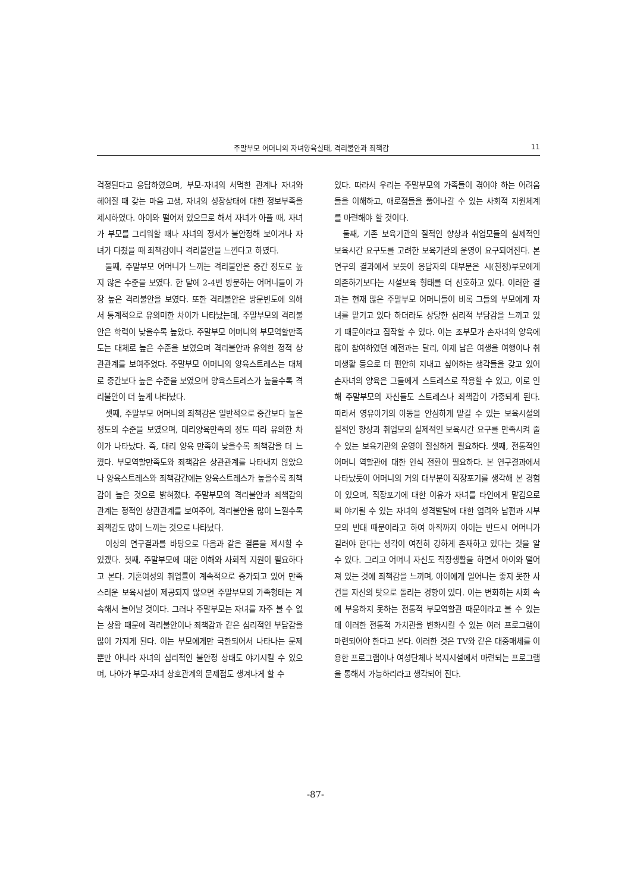주말부모 어머니의 자녀양육실태, 격리불안과 죄책감 11
걱정된다고 응답하였으며, 부모-자녀의 서먹한 관계나 자녀와 헤어질 때 갖는 마음 고생, 자녀의 성장상태에 대한 정보부족을 제시하였다. 아이와 떨어져 있으므로 해서 자녀가 아플 때, 자녀가 부모를 그리워할 때나 자녀의 정서가 불안정해 보이거나 자녀가 다쳤을 때 죄책감이나 격리불안을 느낀다고 하였다.
둘째, 주말부모 어머니가 느끼는 격리불안은 중간 정도로 높지 않은 수준을 보였다. 한 달에 2-4번 방문하는 어머니들이 가장 높은 격리불안을 보였다. 또한 격리불안은 방문빈도에 의해서 통계적으로 유의미한 차이가 나타났는데, 주말부모의 격리불안은 학력이 낮을수록 높았다. 주말부모 어머니의 부모역할만족도는 대체로 높은 수준을 보였으며 격리불안과 유의한 정적 상관관계를 보여주었다. 주말부모 어머니의 양육스트레스는 대체로 중간보다 높은 수준을 보였으며 양육스트레스가 높을수록 격리불안이 더 높게 나타났다.
셋째, 주말부모 어머니의 죄책감은 일반적으로 중간보다 높은 정도의 수준을 보였으며, 대리양육만족의 정도 따라 유의한 차이가 나타났다. 즉, 대리 양육 만족이 낮을수록 죄책감을 더 느꼈다. 부모역할만족도와 죄책감은 상관관계를 나타내지 않았으나 양육스트레스와 죄책감간에는 양육스트레스가 높을수록 죄책감이 높은 것으로 밝혀졌다. 주말부모의 격리불안과 죄책감의 관계는 정적인 상관관계를 보여주어, 격리불안을 많이 느낄수록 죄책감도 많이 느끼는 것으로 나타났다.
이상의 연구결과를 바탕으로 다음과 같은 결론을 제시할 수 있겠다. 첫째, 주말부모에 대한 이해와 사회적 지원이 필요하다고 본다. 기혼여성의 취업률이 계속적으로 증가되고 있어 만족스러운 보육시설이 제공되지 않으면 주말부모의 가족형태는 계속해서 늘어날 것이다. 그러나 주말부모는 자녀를 자주 볼 수 없는 상황 때문에 격리불안이나 죄책감과 같은 심리적인 부담감을 많이 가지게 된다. 이는 부모에게만 국한되어서 나타나는 문제뿐만 아니라 자녀의 심리적인 불안정 상태도 야기시킬 수 있으며, 나아가 부모-자녀 상호관계의 문제점도 생겨나게 할 수
있다. 따라서 우리는 주말부모의 가족들이 겪어야 하는 어려움들을 이해하고, 애로점들을 풀어나갈 수 있는 사회적 지원체계를 마련해야 할 것이다.
둘째, 기존 보육기관의 질적인 향상과 취업모들의 실제적인 보육시간 요구도를 고려한 보육기관의 운영이 요구되어진다. 본 연구의 결과에서 보듯이 응답자의 대부분은 시(친정)부모에게 의존하기보다는 시설보육 형태를 더 선호하고 있다. 이러한 결과는 현재 많은 주말부모 어머니들이 비록 그들의 부모에게 자녀를 맡기고 있다 하더라도 상당한 심리적 부담감을 느끼고 있기 때문이라고 짐작할 수 있다. 이는 조부모가 손자녀의 양육에 많이 참여하였던 예전과는 달리, 이제 남은 여생을 여행이나 취미생활 등으로 더 편안히 지내고 싶어하는 생각들을 갖고 있어 손자녀의 양육은 그들에게 스트레스로 작용할 수 있고, 이로 인해 주말부모의 자신들도 스트레스나 죄책감이 가중되게 된다. 따라서 영유아기의 아동을 안심하게 맡길 수 있는 보육시설의 질적인 향상과 취업모의 실제적인 보육시간 요구를 만족시켜 줄 수 있는 보육기관의 운영이 절실하게 필요하다. 셋째, 전통적인 어머니 역할관에 대한 인식 전환이 필요하다. 본 연구결과에서 나타났듯이 어머니의 거의 대부분이 직장포기를 생각해 본 경험이 있으며, 직장포기에 대한 이유가 자녀를 타인에게 맡김으로써 야기될 수 있는 자녀의 성격발달에 대한 염려와 남편과 시부모의 반대 때문이라고 하여 아직까지 아이는 반드시 어머니가 길러야 한다는 생각이 여전히 강하게 존재하고 있다는 것을 알 수 있다. 그리고 어머니 자신도 직장생활을 하면서 아이와 떨어져 있는 것에 죄책감을 느끼며, 아이에게 일어나는 좋지 못한 사건을 자신의 탓으로 돌리는 경향이 있다. 이는 변화하는 사회 속에 부응하지 못하는 전통적 부모역할관 때문이라고 볼 수 있는데 이러한 전통적 가치관을 변화시킬 수 있는 여러 프로그램이 마련되어야 한다고 본다. 이러한 것은 TV와 같은 대중매체를 이용한 프로그램이나 여성단체나 복지시설에서 마련되는 프로그램을 통해서 가능하리라고 생각되어 진다.
-87-